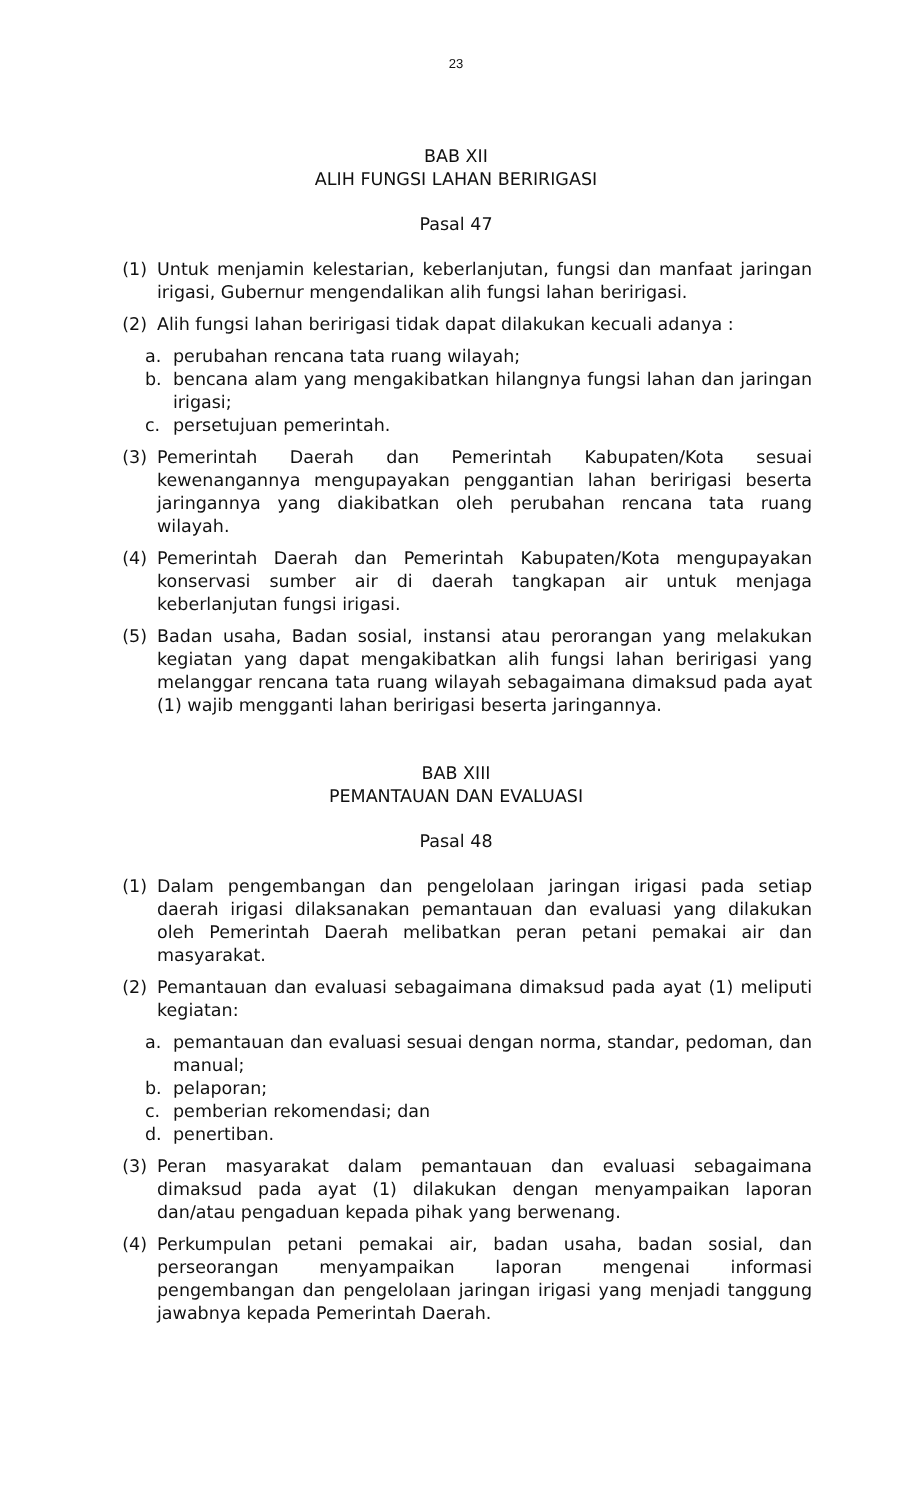23
BAB XII
ALIH FUNGSI LAHAN BERIRIGASI
Pasal 47
(1) Untuk menjamin kelestarian, keberlanjutan, fungsi dan manfaat jaringan irigasi, Gubernur mengendalikan alih fungsi lahan beririgasi.
(2) Alih fungsi lahan beririgasi tidak dapat dilakukan kecuali adanya :
a. perubahan rencana tata ruang wilayah;
b. bencana alam yang mengakibatkan hilangnya fungsi lahan dan jaringan irigasi;
c. persetujuan pemerintah.
(3) Pemerintah Daerah dan Pemerintah Kabupaten/Kota sesuai kewenangannya mengupayakan penggantian lahan beririgasi beserta jaringannya yang diakibatkan oleh perubahan rencana tata ruang wilayah.
(4) Pemerintah Daerah dan Pemerintah Kabupaten/Kota mengupayakan konservasi sumber air di daerah tangkapan air untuk menjaga keberlanjutan fungsi irigasi.
(5) Badan usaha, Badan sosial, instansi atau perorangan yang melakukan kegiatan yang dapat mengakibatkan alih fungsi lahan beririgasi yang melanggar rencana tata ruang wilayah sebagaimana dimaksud pada ayat (1) wajib mengganti lahan beririgasi beserta jaringannya.
BAB XIII
PEMANTAUAN DAN EVALUASI
Pasal 48
(1) Dalam pengembangan dan pengelolaan jaringan irigasi pada setiap daerah irigasi dilaksanakan pemantauan dan evaluasi yang dilakukan oleh Pemerintah Daerah melibatkan peran petani pemakai air dan masyarakat.
(2) Pemantauan dan evaluasi sebagaimana dimaksud pada ayat (1) meliputi kegiatan:
a. pemantauan dan evaluasi sesuai dengan norma, standar, pedoman, dan manual;
b. pelaporan;
c. pemberian rekomendasi; dan
d. penertiban.
(3) Peran masyarakat dalam pemantauan dan evaluasi sebagaimana dimaksud pada ayat (1) dilakukan dengan menyampaikan laporan dan/atau pengaduan kepada pihak yang berwenang.
(4) Perkumpulan petani pemakai air, badan usaha, badan sosial, dan perseorangan menyampaikan laporan mengenai informasi pengembangan dan pengelolaan jaringan irigasi yang menjadi tanggung jawabnya kepada Pemerintah Daerah.